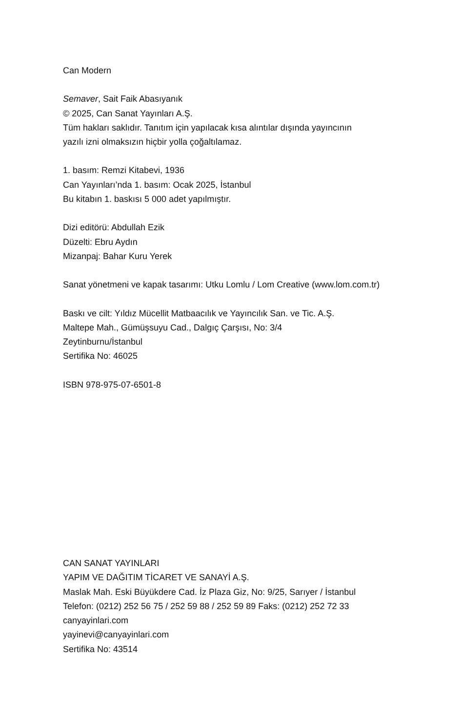Can Modern
Semaver, Sait Faik Abasıyanık
© 2025, Can Sanat Yayınları A.Ş.
Tüm hakları saklıdır. Tanıtım için yapılacak kısa alıntılar dışında yayıncının
yazılı izni olmaksızın hiçbir yolla çoğaltılamaz.
1. basım: Remzi Kitabevi, 1936
Can Yayınları’nda 1. basım: Ocak 2025, İstanbul
Bu kitabın 1. baskısı 5 000 adet yapılmıştır.
Dizi editörü: Abdullah Ezik
Düzelti: Ebru Aydın
Mizanpaj: Bahar Kuru Yerek
Sanat yönetmeni ve kapak tasarımı: Utku Lomlu / Lom Creative (www.lom.com.tr)
Baskı ve cilt: Yıldız Mücellit Matbaacılık ve Yayıncılık San. ve Tic. A.Ş.
Maltepe Mah., Gümüşsuyu Cad., Dalgıç Çarşısı, No: 3/4
Zeytinburnu/İstanbul
Sertifika No: 46025
ISBN 978-975-07-6501-8
CAN SANAT YAYINLARI
YAPIM VE DAĞITIM TİCARET VE SANAYİ A.Ş.
Maslak Mah. Eski Büyükdere Cad. İz Plaza Giz, No: 9/25, Sarıyer / İstanbul
Telefon: (0212) 252 56 75 / 252 59 88 / 252 59 89 Faks: (0212) 252 72 33
canyayinlari.com
yayinevi@canyayinlari.com
Sertifika No: 43514